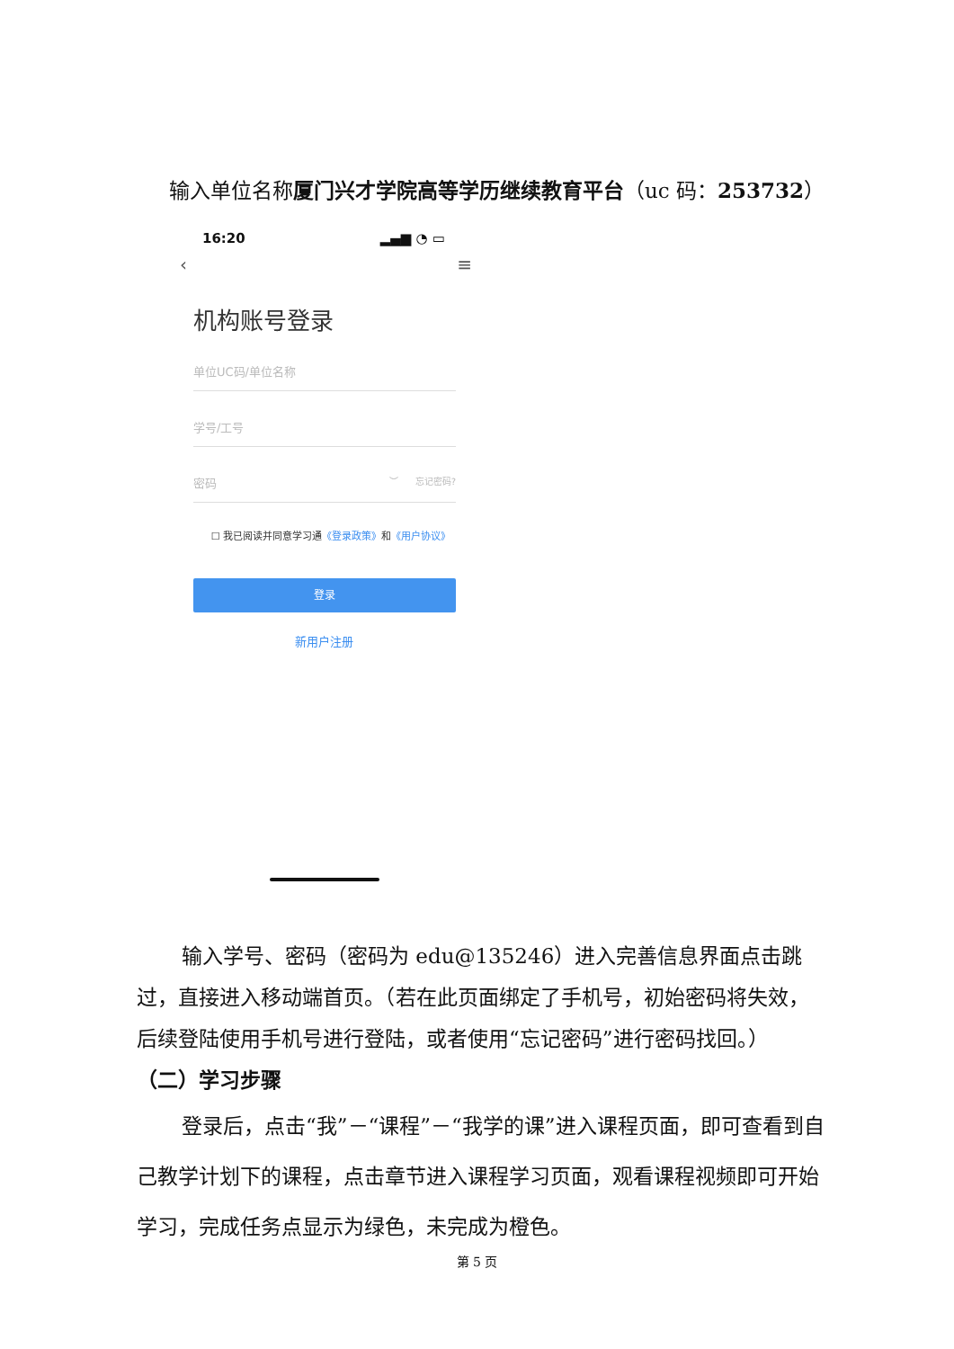输入单位名称厦门兴才学院高等学历继续教育平台（uc 码：253732）
16:20 ▂▄▆ ◔ ▭
‹ ≡
机构账号登录
单位UC码/单位名称
学号/工号
密码 ︶ 忘记密码?
☐ 我已阅读并同意学习通《登录政策》和《用户协议》
登录
新用户注册
输入学号、密码（密码为 edu@135246）进入完善信息界面点击跳过，直接进入移动端首页。（若在此页面绑定了手机号，初始密码将失效，后续登陆使用手机号进行登陆，或者使用“忘记密码”进行密码找回。）
（二）学习步骤
登录后，点击“我”－“课程”－“我学的课”进入课程页面，即可查看到自己教学计划下的课程，点击章节进入课程学习页面，观看课程视频即可开始学习，完成任务点显示为绿色，未完成为橙色。
第 5 页